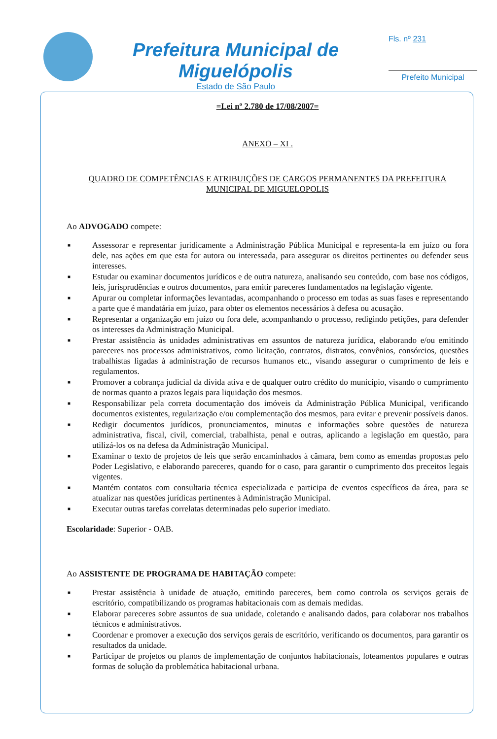Prefeitura Municipal de Miguelópolis
Estado de São Paulo
Fls. nº 231
Prefeito Municipal
=Lei nº 2.780 de 17/08/2007=
ANEXO – XI .
QUADRO DE COMPETÊNCIAS E ATRIBUIÇÕES DE CARGOS PERMANENTES DA PREFEITURA MUNICIPAL DE MIGUELOPOLIS
Ao ADVOGADO compete:
■ Assessorar e representar juridicamente a Administração Pública Municipal e representa-la em juízo ou fora dele, nas ações em que esta for autora ou interessada, para assegurar os direitos pertinentes ou defender seus interesses.
■ Estudar ou examinar documentos jurídicos e de outra natureza, analisando seu conteúdo, com base nos códigos, leis, jurisprudências e outros documentos, para emitir pareceres fundamentados na legislação vigente.
■ Apurar ou completar informações levantadas, acompanhando o processo em todas as suas fases e representando a parte que é mandatária em juízo, para obter os elementos necessários à defesa ou acusação.
■ Representar a organização em juízo ou fora dele, acompanhando o processo, redigindo petições, para defender os interesses da Administração Municipal.
■ Prestar assistência às unidades administrativas em assuntos de natureza jurídica, elaborando e/ou emitindo pareceres nos processos administrativos, como licitação, contratos, distratos, convênios, consórcios, questões trabalhistas ligadas à administração de recursos humanos etc., visando assegurar o cumprimento de leis e regulamentos.
■ Promover a cobrança judicial da dívida ativa e de qualquer outro crédito do município, visando o cumprimento de normas quanto a prazos legais para liquidação dos mesmos.
■ Responsabilizar pela correta documentação dos imóveis da Administração Pública Municipal, verificando documentos existentes, regularização e/ou complementação dos mesmos, para evitar e prevenir possíveis danos.
■ Redigir documentos jurídicos, pronunciamentos, minutas e informações sobre questões de natureza administrativa, fiscal, civil, comercial, trabalhista, penal e outras, aplicando a legislação em questão, para utilizá-los os na defesa da Administração Municipal.
■ Examinar o texto de projetos de leis que serão encaminhados à câmara, bem como as emendas propostas pelo Poder Legislativo, e elaborando pareceres, quando for o caso, para garantir o cumprimento dos preceitos legais vigentes.
■ Mantém contatos com consultaria técnica especializada e participa de eventos específicos da área, para se atualizar nas questões jurídicas pertinentes à Administração Municipal.
■ Executar outras tarefas correlatas determinadas pelo superior imediato.
Escolaridade: Superior - OAB.
Ao ASSISTENTE DE PROGRAMA DE HABITAÇÃO compete:
■ Prestar assistência à unidade de atuação, emitindo pareceres, bem como controla os serviços gerais de escritório, compatibilizando os programas habitacionais com as demais medidas.
■ Elaborar pareceres sobre assuntos de sua unidade, coletando e analisando dados, para colaborar nos trabalhos técnicos e administrativos.
■ Coordenar e promover a execução dos serviços gerais de escritório, verificando os documentos, para garantir os resultados da unidade.
■ Participar de projetos ou planos de implementação de conjuntos habitacionais, loteamentos populares e outras formas de solução da problemática habitacional urbana.